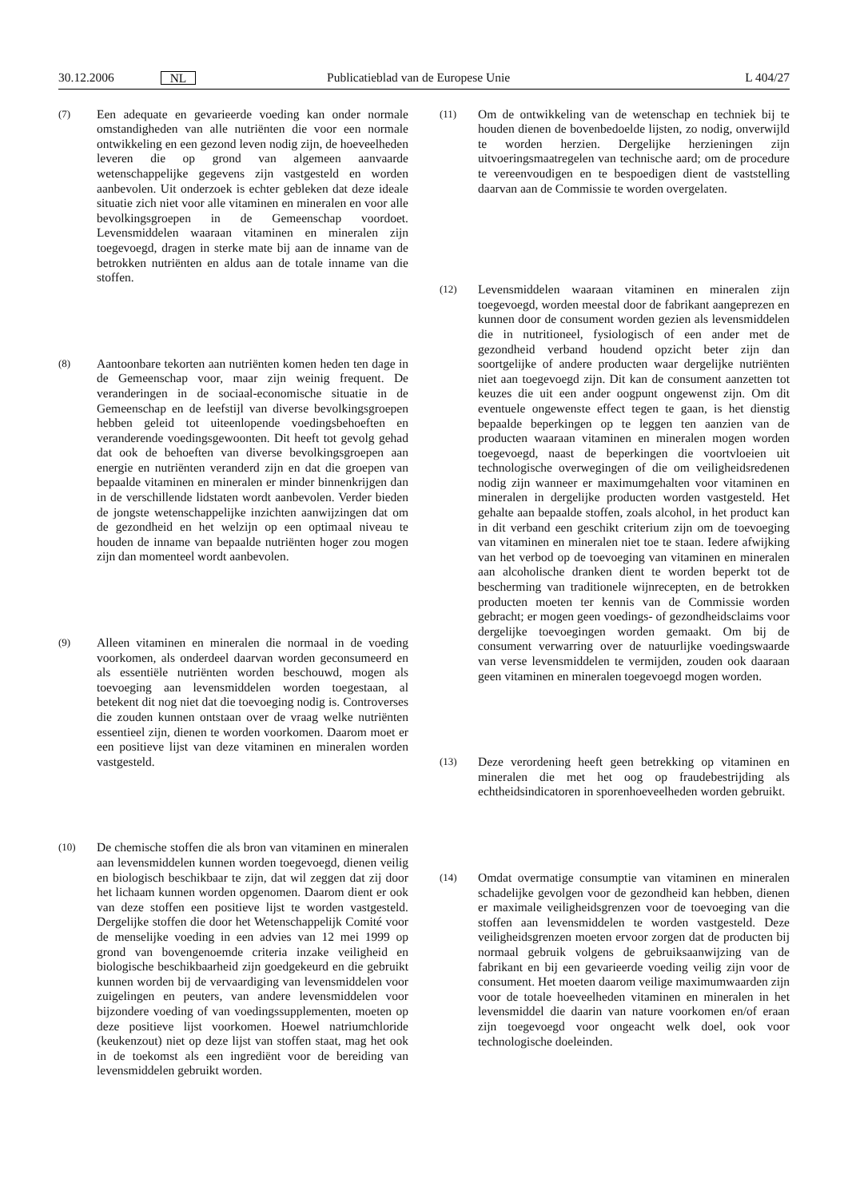30.12.2006 NL Publicatieblad van de Europese Unie L 404/27
(7) Een adequate en gevarieerde voeding kan onder normale omstandigheden van alle nutriënten die voor een normale ontwikkeling en een gezond leven nodig zijn, de hoeveelheden leveren die op grond van algemeen aanvaarde wetenschappelijke gegevens zijn vastgesteld en worden aanbevolen. Uit onderzoek is echter gebleken dat deze ideale situatie zich niet voor alle vitaminen en mineralen en voor alle bevolkingsgroepen in de Gemeenschap voordoet. Levensmiddelen waaraan vitaminen en mineralen zijn toegevoegd, dragen in sterke mate bij aan de inname van de betrokken nutriënten en aldus aan de totale inname van die stoffen.
(8) Aantoonbare tekorten aan nutriënten komen heden ten dage in de Gemeenschap voor, maar zijn weinig frequent. De veranderingen in de sociaal-economische situatie in de Gemeenschap en de leefstijl van diverse bevolkingsgroepen hebben geleid tot uiteenlopende voedingsbehoeften en veranderende voedingsgewoonten. Dit heeft tot gevolg gehad dat ook de behoeften van diverse bevolkingsgroepen aan energie en nutriënten veranderd zijn en dat die groepen van bepaalde vitaminen en mineralen er minder binnenkrijgen dan in de verschillende lidstaten wordt aanbevolen. Verder bieden de jongste wetenschappelijke inzichten aanwijzingen dat om de gezondheid en het welzijn op een optimaal niveau te houden de inname van bepaalde nutriënten hoger zou mogen zijn dan momenteel wordt aanbevolen.
(9) Alleen vitaminen en mineralen die normaal in de voeding voorkomen, als onderdeel daarvan worden geconsumeerd en als essentiële nutriënten worden beschouwd, mogen als toevoeging aan levensmiddelen worden toegestaan, al betekent dit nog niet dat die toevoeging nodig is. Controverses die zouden kunnen ontstaan over de vraag welke nutriënten essentieel zijn, dienen te worden voorkomen. Daarom moet er een positieve lijst van deze vitaminen en mineralen worden vastgesteld.
(10) De chemische stoffen die als bron van vitaminen en mineralen aan levensmiddelen kunnen worden toegevoegd, dienen veilig en biologisch beschikbaar te zijn, dat wil zeggen dat zij door het lichaam kunnen worden opgenomen. Daarom dient er ook van deze stoffen een positieve lijst te worden vastgesteld. Dergelijke stoffen die door het Wetenschappelijk Comité voor de menselijke voeding in een advies van 12 mei 1999 op grond van bovengenoemde criteria inzake veiligheid en biologische beschikbaarheid zijn goedgekeurd en die gebruikt kunnen worden bij de vervaardiging van levensmiddelen voor zuigelingen en peuters, van andere levensmiddelen voor bijzondere voeding of van voedingssupplementen, moeten op deze positieve lijst voorkomen. Hoewel natriumchloride (keukenzout) niet op deze lijst van stoffen staat, mag het ook in de toekomst als een ingrediënt voor de bereiding van levensmiddelen gebruikt worden.
(11) Om de ontwikkeling van de wetenschap en techniek bij te houden dienen de bovenbedoelde lijsten, zo nodig, onverwijld te worden herzien. Dergelijke herzieningen zijn uitvoeringsmaatregelen van technische aard; om de procedure te vereenvoudigen en te bespoedigen dient de vaststelling daarvan aan de Commissie te worden overgelaten.
(12) Levensmiddelen waaraan vitaminen en mineralen zijn toegevoegd, worden meestal door de fabrikant aangeprezen en kunnen door de consument worden gezien als levensmiddelen die in nutritioneel, fysiologisch of een ander met de gezondheid verband houdend opzicht beter zijn dan soortgelijke of andere producten waar dergelijke nutriënten niet aan toegevoegd zijn. Dit kan de consument aanzetten tot keuzes die uit een ander oogpunt ongewenst zijn. Om dit eventuele ongewenste effect tegen te gaan, is het dienstig bepaalde beperkingen op te leggen ten aanzien van de producten waaraan vitaminen en mineralen mogen worden toegevoegd, naast de beperkingen die voortvloeien uit technologische overwegingen of die om veiligheidsredenen nodig zijn wanneer er maximumgehalten voor vitaminen en mineralen in dergelijke producten worden vastgesteld. Het gehalte aan bepaalde stoffen, zoals alcohol, in het product kan in dit verband een geschikt criterium zijn om de toevoeging van vitaminen en mineralen niet toe te staan. Iedere afwijking van het verbod op de toevoeging van vitaminen en mineralen aan alcoholische dranken dient te worden beperkt tot de bescherming van traditionele wijnrecepten, en de betrokken producten moeten ter kennis van de Commissie worden gebracht; er mogen geen voedings- of gezondheidsclaims voor dergelijke toevoegingen worden gemaakt. Om bij de consument verwarring over de natuurlijke voedingswaarde van verse levensmiddelen te vermijden, zouden ook daaraan geen vitaminen en mineralen toegevoegd mogen worden.
(13) Deze verordening heeft geen betrekking op vitaminen en mineralen die met het oog op fraudebestrijding als echtheidsindicatoren in sporenhoeveelheden worden gebruikt.
(14) Omdat overmatige consumptie van vitaminen en mineralen schadelijke gevolgen voor de gezondheid kan hebben, dienen er maximale veiligheidsgrenzen voor de toevoeging van die stoffen aan levensmiddelen te worden vastgesteld. Deze veiligheidsgrenzen moeten ervoor zorgen dat de producten bij normaal gebruik volgens de gebruiksaanwijzing van de fabrikant en bij een gevarieerde voeding veilig zijn voor de consument. Het moeten daarom veilige maximumwaarden zijn voor de totale hoeveelheden vitaminen en mineralen in het levensmiddel die daarin van nature voorkomen en/of eraan zijn toegevoegd voor ongeacht welk doel, ook voor technologische doeleinden.